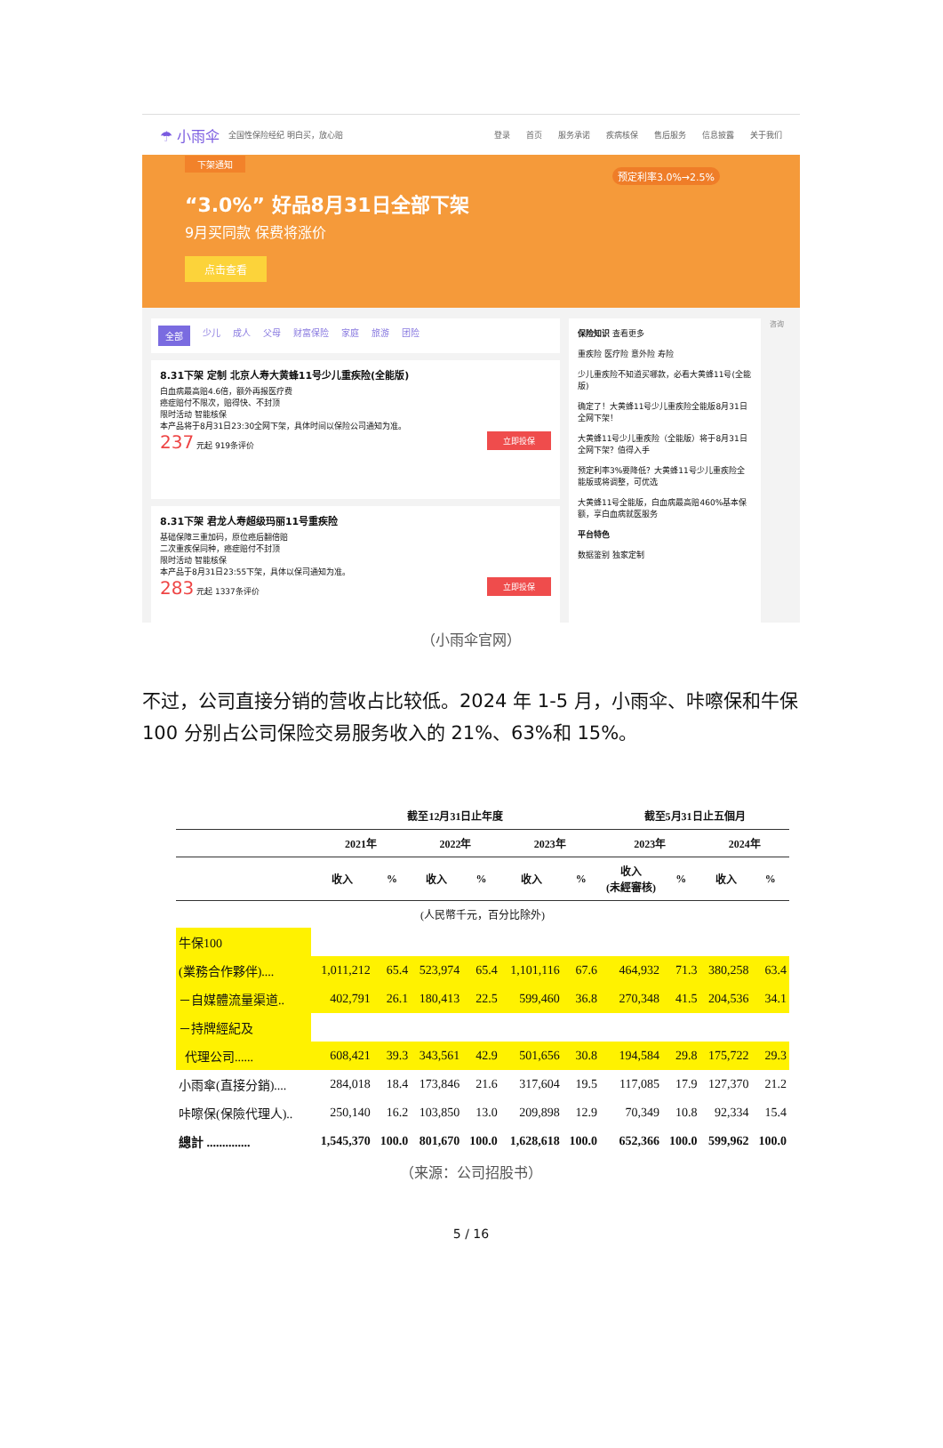☂ 小雨伞 全国性保险经纪 明白买，放心赔 登录 首页 服务承诺 疾病核保 售后服务 信息披露 关于我们
下架通知
“3.0%” 好品8月31日全部下架
9月买同款 保费将涨价
点击查看
预定利率3.0%→2.5%
全部 少儿 成人 父母 财富保险 家庭 旅游 团险
8.31下架 定制 北京人寿大黄蜂11号少儿重疾险(全能版)
白血病最高赔4.6倍，额外再报医疗费
癌症赔付不限次，赔得快、不封顶
限时活动 智能核保
本产品将于8月31日23:30全网下架，具体时间以保险公司通知为准。
237 元起 919条评价 立即投保
8.31下架 君龙人寿超级玛丽11号重疾险
基础保障三重加码，原位癌后翻倍赔
二次重疾保同种，癌症赔付不封顶
限时活动 智能核保
本产品于8月31日23:55下架，具体以保司通知为准。
283 元起 1337条评价 立即投保
保险知识 查看更多
重疾险 医疗险 意外险 寿险
少儿重疾险不知道买哪款，必看大黄蜂11号(全能版)
确定了！大黄蜂11号少儿重疾险全能版8月31日全网下架！
大黄蜂11号少儿重疾险（全能版）将于8月31日全网下架？值得入手
预定利率3%要降低？大黄蜂11号少儿重疾险全能版或将调整，可优选
大黄蜂11号全能版，白血病最高赔460%基本保额，享白血病就医服务
平台特色
数据鉴别 独家定制
咨询
（小雨伞官网）
不过，公司直接分销的营收占比较低。2024 年 1-5 月，小雨伞、咔嚓保和牛保 100 分别占公司保险交易服务收入的 21%、63%和 15%。
| | 截至12月31日止年度 | | | | | | 截至5月31日止五個月 | | | |
| --- | --- | --- | --- | --- | --- | --- | --- | --- | --- | --- |
| | 2021年 | | 2022年 | | 2023年 | | 2023年 | | 2024年 | |
| | 收入 | % | 收入 | % | 收入 | % | 收入 (未經審核) | % | 收入 | % |
| (人民幣千元，百分比除外) | | | | | | | | | | |
| 牛保100 | | | | | | | | | | |
| (業務合作夥伴).... | 1,011,212 | 65.4 | 523,974 | 65.4 | 1,101,116 | 67.6 | 464,932 | 71.3 | 380,258 | 63.4 |
| －自媒體流量渠道.. | 402,791 | 26.1 | 180,413 | 22.5 | 599,460 | 36.8 | 270,348 | 41.5 | 204,536 | 34.1 |
| －持牌經紀及 | | | | | | | | | | |
| 代理公司...... | 608,421 | 39.3 | 343,561 | 42.9 | 501,656 | 30.8 | 194,584 | 29.8 | 175,722 | 29.3 |
| 小雨傘(直接分銷).... | 284,018 | 18.4 | 173,846 | 21.6 | 317,604 | 19.5 | 117,085 | 17.9 | 127,370 | 21.2 |
| 咔嚓保(保險代理人).. | 250,140 | 16.2 | 103,850 | 13.0 | 209,898 | 12.9 | 70,349 | 10.8 | 92,334 | 15.4 |
| 總計 .............. | 1,545,370 | 100.0 | 801,670 | 100.0 | 1,628,618 | 100.0 | 652,366 | 100.0 | 599,962 | 100.0 |
（来源：公司招股书）
5 / 16